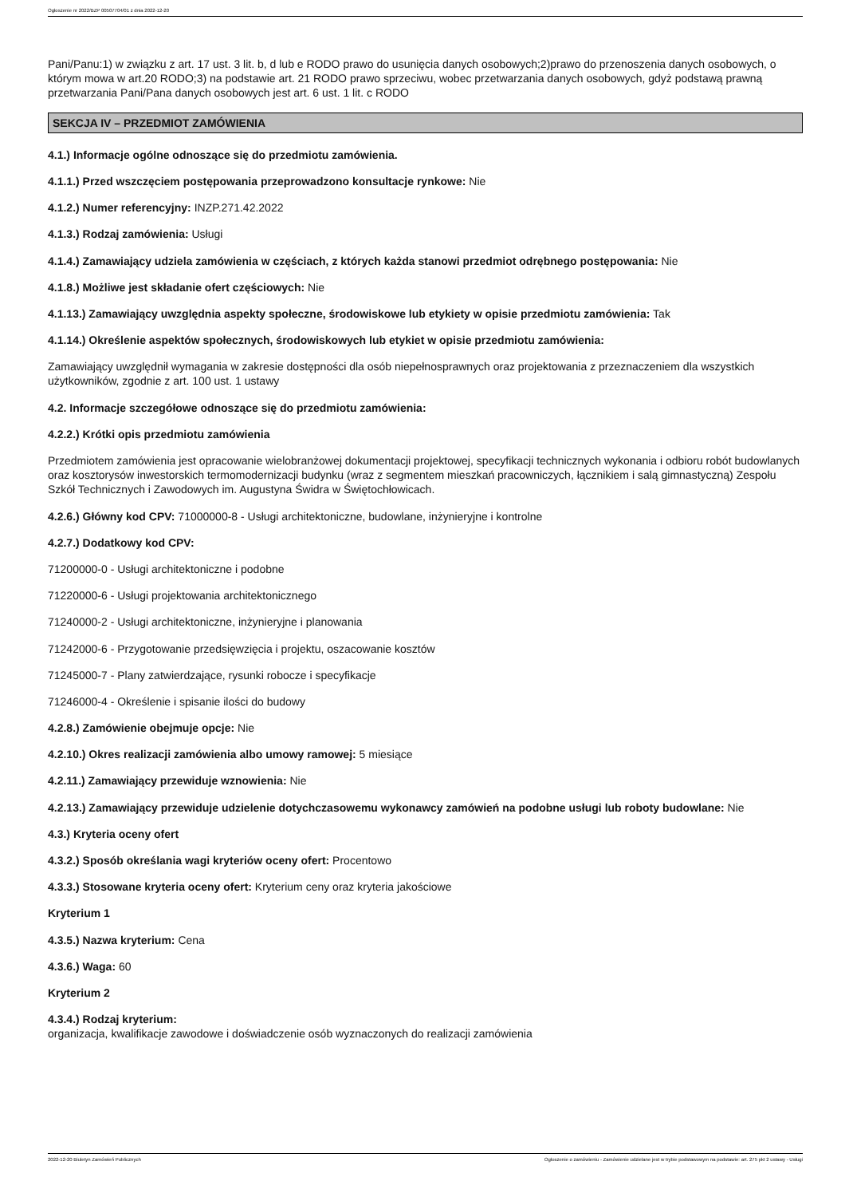Ogłoszenie nr 2022/BZP 00507704/01 z dnia 2022-12-20
Pani/Panu:1) w związku z art. 17 ust. 3 lit. b, d lub e RODO prawo do usunięcia danych osobowych;2)prawo do przenoszenia danych osobowych, o którym mowa w art.20 RODO;3) na podstawie art. 21 RODO prawo sprzeciwu, wobec przetwarzania danych osobowych, gdyż podstawą prawną przetwarzania Pani/Pana danych osobowych jest art. 6 ust. 1 lit. c RODO
SEKCJA IV – PRZEDMIOT ZAMÓWIENIA
4.1.) Informacje ogólne odnoszące się do przedmiotu zamówienia.
4.1.1.) Przed wszczęciem postępowania przeprowadzono konsultacje rynkowe: Nie
4.1.2.) Numer referencyjny: INZP.271.42.2022
4.1.3.) Rodzaj zamówienia: Usługi
4.1.4.) Zamawiający udziela zamówienia w częściach, z których każda stanowi przedmiot odrębnego postępowania: Nie
4.1.8.) Możliwe jest składanie ofert częściowych: Nie
4.1.13.) Zamawiający uwzględnia aspekty społeczne, środowiskowe lub etykiety w opisie przedmiotu zamówienia: Tak
4.1.14.) Określenie aspektów społecznych, środowiskowych lub etykiet w opisie przedmiotu zamówienia:
Zamawiający uwzględnił wymagania w zakresie dostępności dla osób niepełnosprawnych oraz projektowania z przeznaczeniem dla wszystkich użytkowników, zgodnie z art. 100 ust. 1 ustawy
4.2. Informacje szczegółowe odnoszące się do przedmiotu zamówienia:
4.2.2.) Krótki opis przedmiotu zamówienia
Przedmiotem zamówienia jest opracowanie wielobranżowej dokumentacji projektowej, specyfikacji technicznych wykonania i odbioru robót budowlanych oraz kosztorysów inwestorskich termomodernizacji budynku (wraz z segmentem mieszkań pracowniczych, łącznikiem i salą gimnastyczną) Zespołu Szkół Technicznych i Zawodowych im. Augustyna Świdra w Świętochłowicach.
4.2.6.) Główny kod CPV: 71000000-8 - Usługi architektoniczne, budowlane, inżynieryjne i kontrolne
4.2.7.) Dodatkowy kod CPV:
71200000-0 - Usługi architektoniczne i podobne
71220000-6 - Usługi projektowania architektonicznego
71240000-2 - Usługi architektoniczne, inżynieryjne i planowania
71242000-6 - Przygotowanie przedsięwzięcia i projektu, oszacowanie kosztów
71245000-7 - Plany zatwierdzające, rysunki robocze i specyfikacje
71246000-4 - Określenie i spisanie ilości do budowy
4.2.8.) Zamówienie obejmuje opcje: Nie
4.2.10.) Okres realizacji zamówienia albo umowy ramowej: 5 miesiące
4.2.11.) Zamawiający przewiduje wznowienia: Nie
4.2.13.) Zamawiający przewiduje udzielenie dotychczasowemu wykonawcy zamówień na podobne usługi lub roboty budowlane: Nie
4.3.) Kryteria oceny ofert
4.3.2.) Sposób określania wagi kryteriów oceny ofert: Procentowo
4.3.3.) Stosowane kryteria oceny ofert: Kryterium ceny oraz kryteria jakościowe
Kryterium 1
4.3.5.) Nazwa kryterium: Cena
4.3.6.) Waga: 60
Kryterium 2
4.3.4.) Rodzaj kryterium:
organizacja, kwalifikacje zawodowe i doświadczenie osób wyznaczonych do realizacji zamówienia
2022-12-20 Biuletyn Zamówień Publicznych Ogłoszenie o zamówieniu - Zamówienie udzielane jest w trybie podstawowym na podstawie: art. 275 pkt 2 ustawy - Usługi